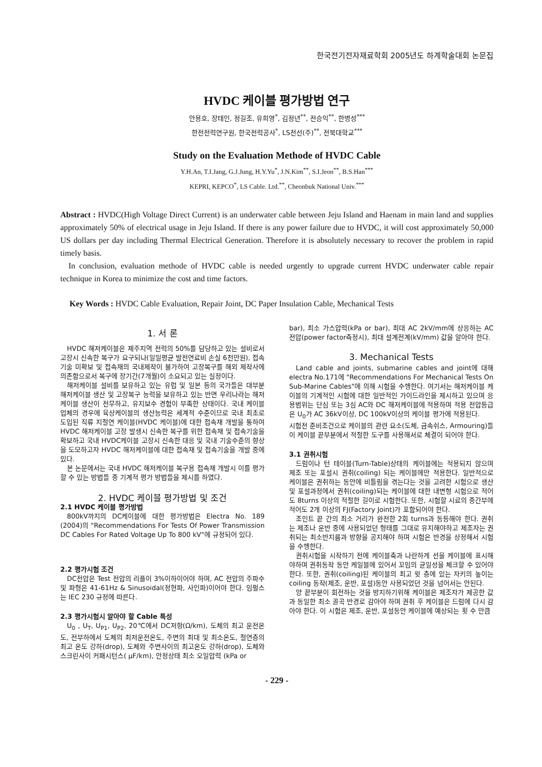한국전기전자재료학회 2005년도 하계학술대회 논문집
HVDC 케이블 평가방법 연구
안용호, 장태인, 정길조, 유희영<sup>*</sup>, 김정년<sup>**</sup>, 전승익<sup>**</sup>, 한병성<sup>***</sup>
한전전력연구원, 한국전력공사<sup>*</sup>, LS전선(주)<sup>**</sup>, 전북대학교<sup>***</sup>
Study on the Evaluation Methode of HVDC Cable
Y.H.An, T.I.Jang, G.J.Jung, H.Y.Yu<sup>*</sup>, J.N.Kim<sup>**</sup>, S.I.Jeon<sup>**</sup>, B.S.Han<sup>***</sup>
KEPRI, KEPCO<sup>*</sup>, LS Cable. Ltd.<sup>**</sup>, Cheonbuk National Univ.<sup>***</sup>
Abstract : HVDC(High Voltage Direct Current) is an underwater cable between Jeju Island and Haenam in main land and supplies approximately 50% of electrical usage in Jeju Island. If there is any power failure due to HVDC, it will cost approximately 50,000 US dollars per day including Thermal Electrical Generation. Therefore it is absolutely necessary to recover the problem in rapid timely basis.
In conclusion, evaluation methode of HVDC cable is needed urgently to upgrade current HVDC underwater cable repair technique in Korea to minimize the cost and time factors.
Key Words : HVDC Cable Evaluation, Repair Joint, DC Paper Insulation Cable, Mechanical Tests
1. 서 론
HVDC 해저케이블은 제주지역 전력의 50%를 담당하고 있는 설비로서 고장시 신속한 복구가 요구되나(일일평균 발전연료비 손실 6천만원), 접속기술 미확보 및 접속재의 국내제작이 불가하여 고장복구를 해외 제작사에 의존함으로서 복구에 장기간(7개월)이 소요되고 있는 실정이다.
해저케이블 설비를 보유하고 있는 유럽 및 일본 등의 국가들은 대부분 해저케이블 생산 및 고장복구 능력을 보유하고 있는 반면 우리나라는 해저케이블 생산이 전무하고, 유지보수 경험이 부족한 상태이다. 국내 케이블 업체의 경우에 육상케이블의 생산능력은 세계적 수준이므로 국내 최초로 도입된 직류 지절연 케이블(HVDC 케이블)에 대한 접속재 개발을 통하여 HVDC 해저케이블 고장 발생시 신속한 복구를 위한 접속재 및 접속기술을 확보하고 국내 HVDC케이블 고장시 신속한 대응 및 국내 기술수준의 향상을 도모하고자 HVDC 해저케이블에 대한 접속재 및 접속기술을 개발 중에 있다.
본 논문에서는 국내 HVDC 해저케이블 복구용 접속재 개발시 이를 평가할 수 있는 방법들 중 기계적 평가 방법들을 제시를 하였다.
2. HVDC 케이블 평가방법 및 조건
2.1 HVDC 케이블 평가방법
800kV까지의 DC케이블에 대한 평가방법은 Electra No. 189 (2004)의 "Recommendations For Tests Of Power Transmission DC Cables For Rated Voltage Up To 800 kV"에 규정되어 있다.
2.2 평가시험 조건
DC전압은 Test 전압의 리플이 3%이하이어야 하며, AC 전압의 주파수 및 파형은 41-61Hz & Sinusoidal(정현파, 사인파)이어야 한다. 임펄스는 IEC 230 규정에 따른다.
2.3 평가시험시 알아야 할 Cable 특성
U<sub>0</sub> , U<sub>T</sub>, U<sub>P1</sub>, U<sub>P2</sub>, 20℃에서 DC저항(Ω/km), 도체의 최고 운전온도, 전부하에서 도체의 최저운전온도, 주변의 최대 및 최소온도, 절연층의 최고 온도 강하(drop), 도체와 주변사이의 최고온도 강하(drop), 도체와 스크린사이 커패시턴스( μF/km), 안정상태 최소 오일압력 (kPa or
bar), 최소 가스압력(kPa or bar), 최대 AC 2kV/mm에 상응하는 AC 전압(power factor측정시), 최대 설계전계(kV/mm) 값을 알아야 한다.
3. Mechanical Tests
Land cable and joints, submarine cables and joint에 대해 electra No.171에 "Recommendations For Mechanical Tests On Sub-Marine Cables"에 의해 시험을 수행한다. 여기서는 해저케이블 케이블의 기계적인 시험에 대한 일반적인 가이드라인을 제시하고 있으며 응용범위는 단심 또는 3심 AC와 DC 해저케이블에 적용하며 적용 전압등급은 U<sub>0</sub>가 AC 36kV이상, DC 100kV이상의 케이블 평가에 적용된다.
시험전 준비조건으로 케이블의 관련 요소(도체, 금속쉬스, Armouring)들이 케이블 끝부분에서 적절한 도구를 사용해서로 체결이 되어야 한다.
3.1 권취시험
드럼이나 턴 테이블(Turn-Table)상태의 케이블에는 적용되지 않으며 제조 또는 포설시 권취(coiling) 되는 케이블에만 적용한다. 일반적으로 케이블은 권취하는 동안에 비틀림을 겪는다는 것을 고려한 시험으로 생산 및 포설과정에서 권취(coiling)되는 케이블에 대한 내변형 시험으로 적어도 8turns 이상의 적절한 길이로 시험한다. 또한, 시험할 시료의 중간부에 적어도 2개 이상의 FJ(Factory Joint)가 포함되어야 한다.
조인트 끝 간의 최소 거리가 완전한 2회 turns과 동등해야 한다. 권취는 제조나 운반 중에 사용되었던 형태를 그대로 유지해야하고 제조자는 권취되는 최소반지름과 방향을 공지해야 하며 시험은 반경을 상정해서 시험을 수행한다.
권취시험을 시작하기 전에 케이블축과 나란하게 선을 케이블에 표시해야하며 권취동작 동안 케일블에 있어서 꼬임의 균일성을 체크할 수 있어야 한다. 또한, 권취(coiling)된 케이블의 최고 윗 층에 있는 자키의 높이는 coiling 동작(제조, 운반, 포설)동안 사용되었던 것을 넘어서는 안된다.
양 끝부분이 회전하는 것을 방지하기위해 케이블은 제조자가 제공한 값과 동일한 최소 골곡 반경로 감아야 하며 권취 후 케이블은 드럼에 다시 감아야 한다. 이 시험은 제조, 운반, 포설동안 케이블에 예상되는 횟 수 만큼
- 229 -